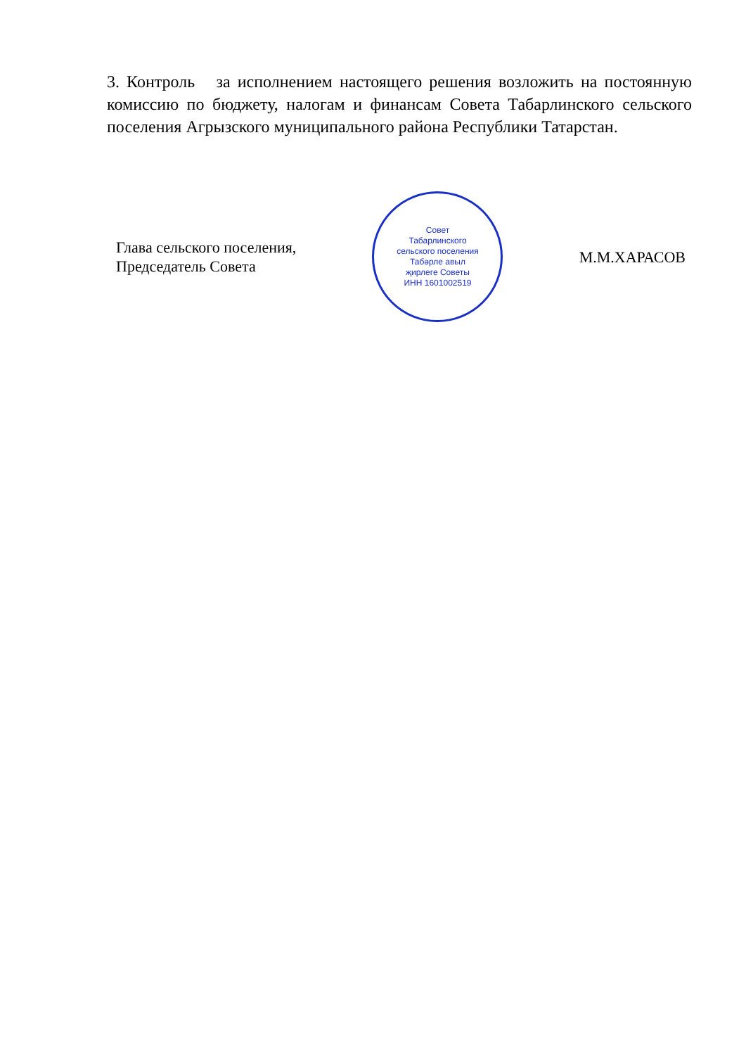3. Контроль за исполнением настоящего решения возложить на постоянную комиссию по бюджету, налогам и финансам Совета Табарлинского сельского поселения Агрызского муниципального района Республики Татарстан.
Глава сельского поселения,
Председатель Совета
Совет
Табарлинского
сельского поселения
Табәрле авыл
җирлеге Советы
ИНН 1601002519
М.М.ХАРАСОВ